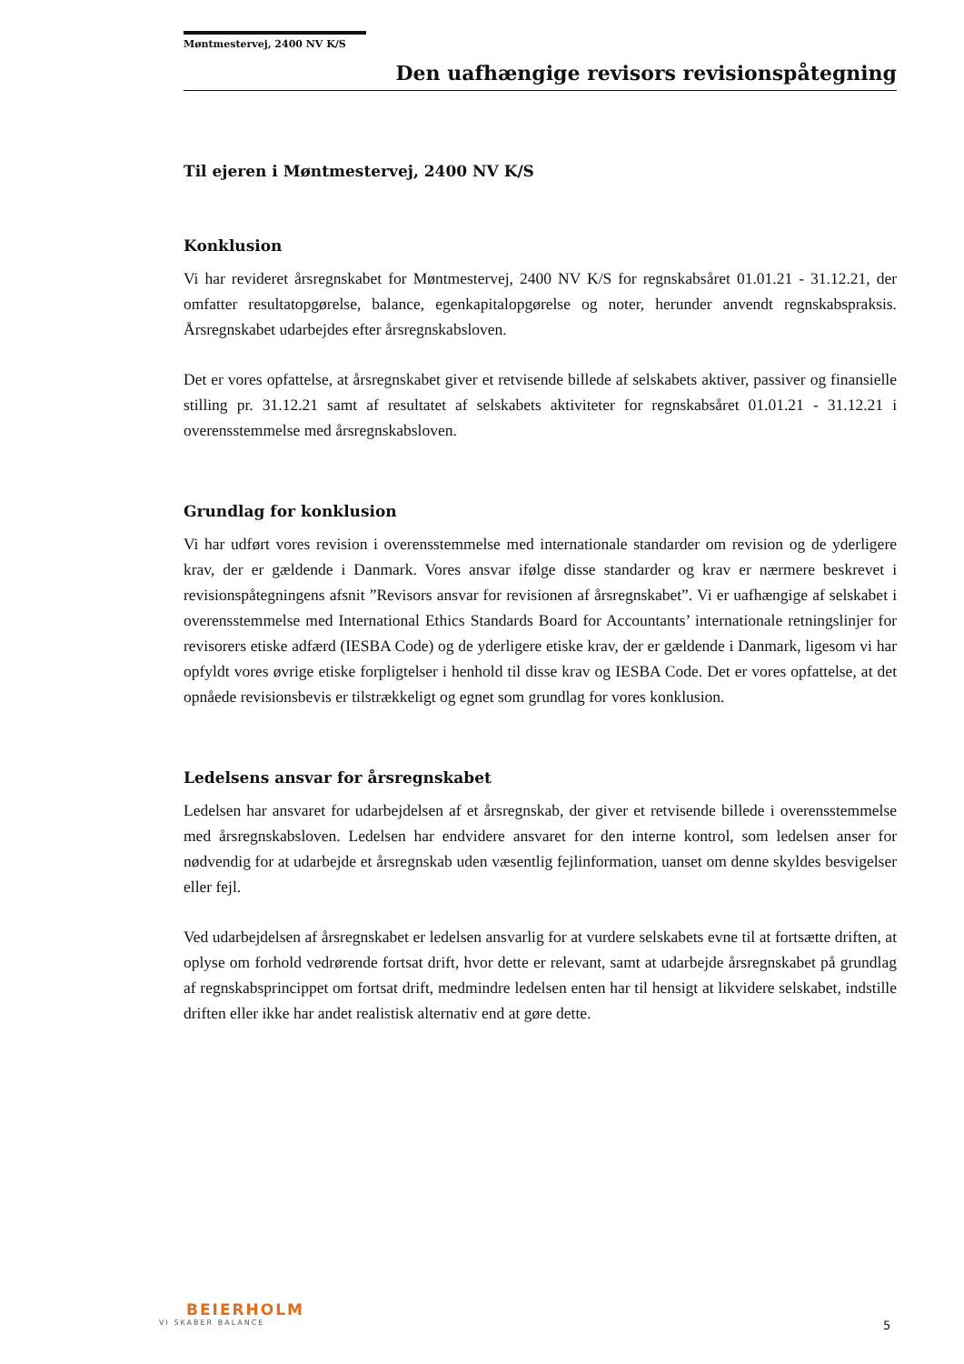Møntmestervej, 2400 NV K/S
Den uafhængige revisors revisionspåtegning
Til ejeren i Møntmestervej, 2400 NV K/S
Konklusion
Vi har revideret årsregnskabet for Møntmestervej, 2400 NV K/S for regnskabsåret 01.01.21 - 31.12.21, der omfatter resultatopgørelse, balance, egenkapitalopgørelse og noter, herunder anvendt regnskabspraksis. Årsregnskabet udarbejdes efter årsregnskabsloven.
Det er vores opfattelse, at årsregnskabet giver et retvisende billede af selskabets aktiver, passiver og finansielle stilling pr. 31.12.21 samt af resultatet af selskabets aktiviteter for regnskabsåret 01.01.21 - 31.12.21 i overensstemmelse med årsregnskabsloven.
Grundlag for konklusion
Vi har udført vores revision i overensstemmelse med internationale standarder om revision og de yderligere krav, der er gældende i Danmark. Vores ansvar ifølge disse standarder og krav er nærmere beskrevet i revisionspåtegningens afsnit ”Revisors ansvar for revisionen af årsregnskabet”. Vi er uafhængige af selskabet i overensstemmelse med International Ethics Standards Board for Accountants’ internationale retningslinjer for revisorers etiske adfærd (IESBA Code) og de yderligere etiske krav, der er gældende i Danmark, ligesom vi har opfyldt vores øvrige etiske forpligtelser i henhold til disse krav og IESBA Code. Det er vores opfattelse, at det opnåede revisionsbevis er tilstrækkeligt og egnet som grundlag for vores konklusion.
Ledelsens ansvar for årsregnskabet
Ledelsen har ansvaret for udarbejdelsen af et årsregnskab, der giver et retvisende billede i overensstemmelse med årsregnskabsloven. Ledelsen har endvidere ansvaret for den interne kontrol, som ledelsen anser for nødvendig for at udarbejde et årsregnskab uden væsentlig fejlinformation, uanset om denne skyldes besvigelser eller fejl.
Ved udarbejdelsen af årsregnskabet er ledelsen ansvarlig for at vurdere selskabets evne til at fortsætte driften, at oplyse om forhold vedrørende fortsat drift, hvor dette er relevant, samt at udarbejde årsregnskabet på grundlag af regnskabsprincippet om fortsat drift, medmindre ledelsen enten har til hensigt at likvidere selskabet, indstille driften eller ikke har andet realistisk alternativ end at gøre dette.
BEIERHOLM
VI SKABER BALANCE
5